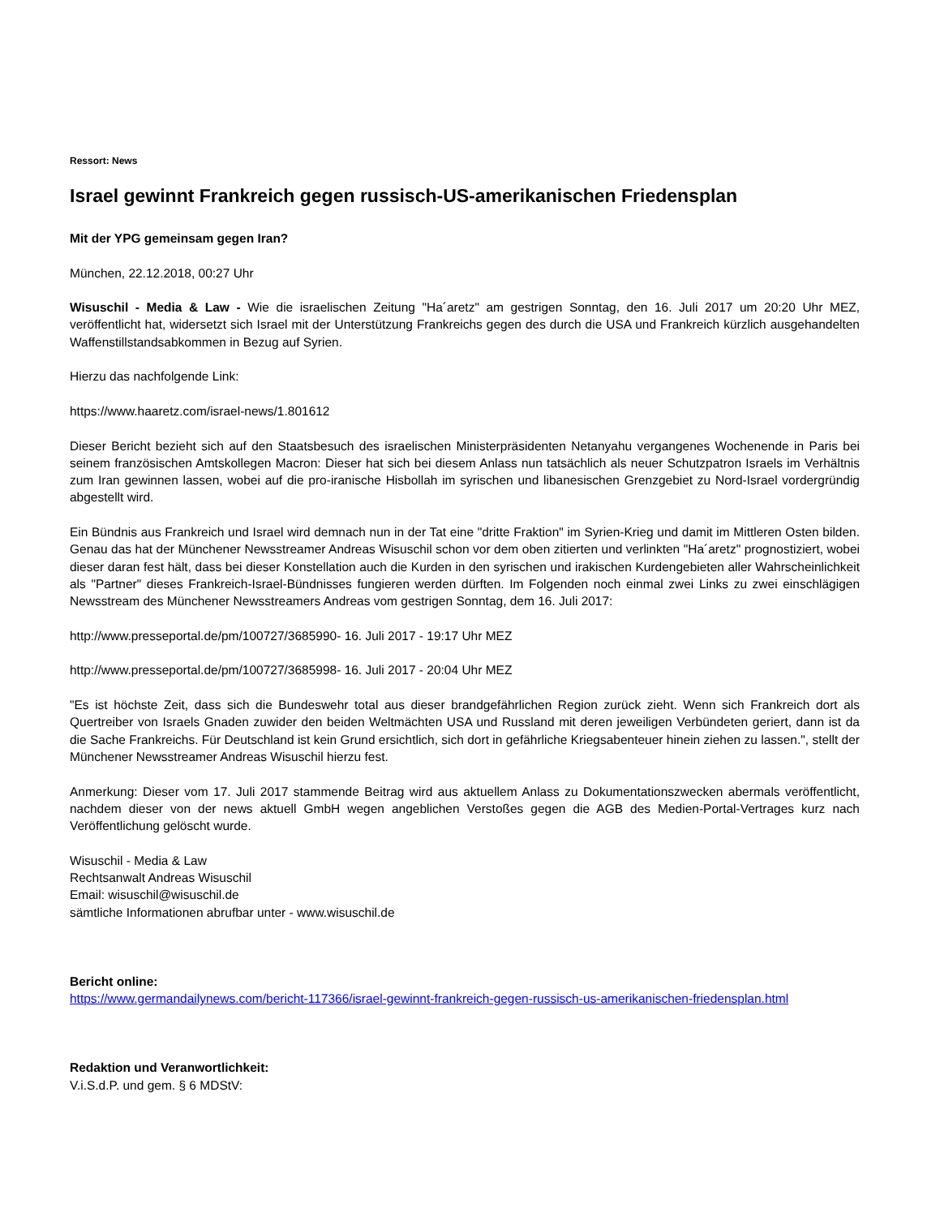Ressort: News
Israel gewinnt Frankreich gegen russisch-US-amerikanischen Friedensplan
Mit der YPG gemeinsam gegen Iran?
München, 22.12.2018, 00:27 Uhr
Wisuschil - Media & Law - Wie die israelischen Zeitung "Ha´aretz" am gestrigen Sonntag, den 16. Juli 2017 um 20:20 Uhr MEZ, veröffentlicht hat, widersetzt sich Israel mit der Unterstützung Frankreichs gegen des durch die USA und Frankreich kürzlich ausgehandelten Waffenstillstandsabkommen in Bezug auf Syrien.
Hierzu das nachfolgende Link:
https://www.haaretz.com/israel-news/1.801612
Dieser Bericht bezieht sich auf den Staatsbesuch des israelischen Ministerpräsidenten Netanyahu vergangenes Wochenende in Paris bei seinem französischen Amtskollegen Macron: Dieser hat sich bei diesem Anlass nun tatsächlich als neuer Schutzpatron Israels im Verhältnis zum Iran gewinnen lassen, wobei auf die pro-iranische Hisbollah im syrischen und libanesischen Grenzgebiet zu Nord-Israel vordergründig abgestellt wird.
Ein Bündnis aus Frankreich und Israel wird demnach nun in der Tat eine "dritte Fraktion" im Syrien-Krieg und damit im Mittleren Osten bilden. Genau das hat der Münchener Newsstreamer Andreas Wisuschil schon vor dem oben zitierten und verlinkten "Ha´aretz" prognostiziert, wobei dieser daran fest hält, dass bei dieser Konstellation auch die Kurden in den syrischen und irakischen Kurdengebieten aller Wahrscheinlichkeit als "Partner" dieses Frankreich-Israel-Bündnisses fungieren werden dürften. Im Folgenden noch einmal zwei Links zu zwei einschlägigen Newsstream des Münchener Newsstreamers Andreas vom gestrigen Sonntag, dem 16. Juli 2017:
http://www.presseportal.de/pm/100727/3685990- 16. Juli 2017 - 19:17 Uhr MEZ
http://www.presseportal.de/pm/100727/3685998- 16. Juli 2017 - 20:04 Uhr MEZ
"Es ist höchste Zeit, dass sich die Bundeswehr total aus dieser brandgefährlichen Region zurück zieht. Wenn sich Frankreich dort als Quertreiber von Israels Gnaden zuwider den beiden Weltmächten USA und Russland mit deren jeweiligen Verbündeten geriert, dann ist da die Sache Frankreichs. Für Deutschland ist kein Grund ersichtlich, sich dort in gefährliche Kriegsabenteuer hinein ziehen zu lassen.", stellt der Münchener Newsstreamer Andreas Wisuschil hierzu fest.
Anmerkung: Dieser vom 17. Juli 2017 stammende Beitrag wird aus aktuellem Anlass zu Dokumentationszwecken abermals veröffentlicht, nachdem dieser von der news aktuell GmbH wegen angeblichen Verstoßes gegen die AGB des Medien-Portal-Vertrages kurz nach Veröffentlichung gelöscht wurde.
Wisuschil - Media & Law
Rechtsanwalt Andreas Wisuschil
Email: wisuschil@wisuschil.de
sämtliche Informationen abrufbar unter - www.wisuschil.de
Bericht online:
https://www.germandailynews.com/bericht-117366/israel-gewinnt-frankreich-gegen-russisch-us-amerikanischen-friedensplan.html
Redaktion und Veranwortlichkeit:
V.i.S.d.P. und gem. § 6 MDStV: